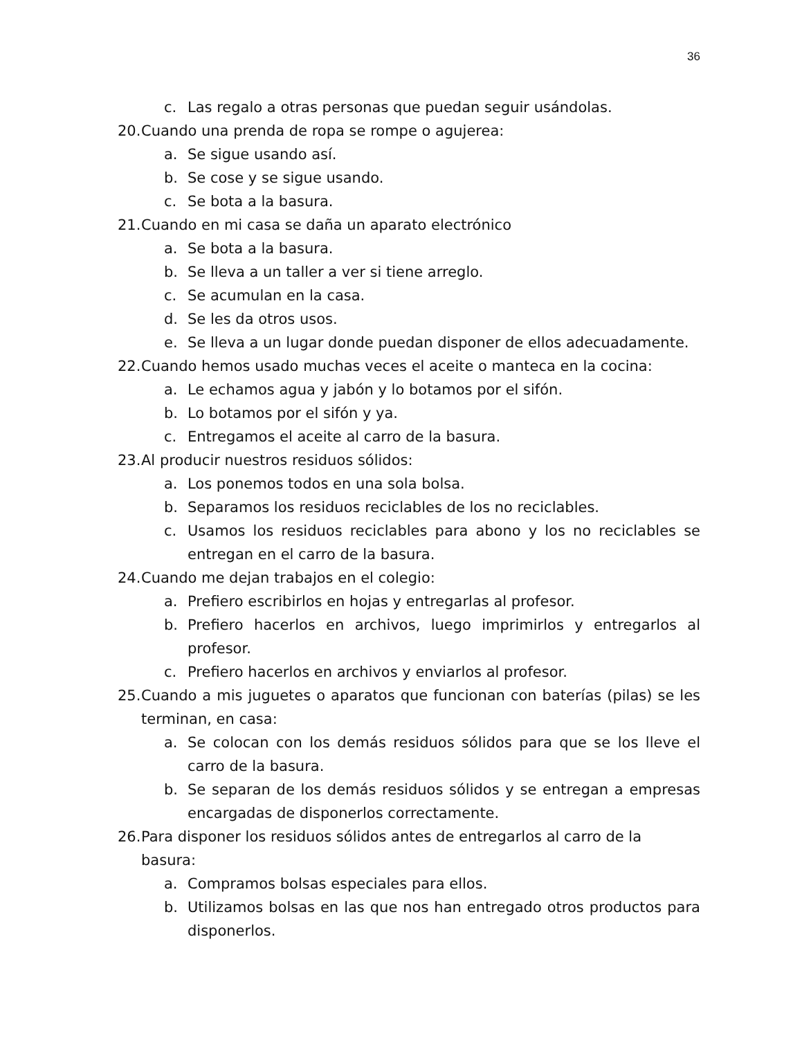36
c. Las regalo a otras personas que puedan seguir usándolas.
20. Cuando una prenda de ropa se rompe o agujerea:
a. Se sigue usando así.
b. Se cose y se sigue usando.
c. Se bota a la basura.
21. Cuando en mi casa se daña un aparato electrónico
a. Se bota a la basura.
b. Se lleva a un taller a ver si tiene arreglo.
c. Se acumulan en la casa.
d. Se les da otros usos.
e. Se lleva a un lugar donde puedan disponer de ellos adecuadamente.
22. Cuando hemos usado muchas veces el aceite o manteca en la cocina:
a. Le echamos agua y jabón y lo botamos por el sifón.
b. Lo botamos por el sifón y ya.
c. Entregamos el aceite al carro de la basura.
23. Al producir nuestros residuos sólidos:
a. Los ponemos todos en una sola bolsa.
b. Separamos los residuos reciclables de los no reciclables.
c. Usamos los residuos reciclables para abono y los no reciclables se entregan en el carro de la basura.
24. Cuando me dejan trabajos en el colegio:
a. Prefiero escribirlos en hojas y entregarlas al profesor.
b. Prefiero hacerlos en archivos, luego imprimirlos y entregarlos al profesor.
c. Prefiero hacerlos en archivos y enviarlos al profesor.
25. Cuando a mis juguetes o aparatos que funcionan con baterías (pilas) se les terminan, en casa:
a. Se colocan con los demás residuos sólidos para que se los lleve el carro de la basura.
b. Se separan de los demás residuos sólidos y se entregan a empresas encargadas de disponerlos correctamente.
26. Para disponer los residuos sólidos antes de entregarlos al carro de la basura:
a. Compramos bolsas especiales para ellos.
b. Utilizamos bolsas en las que nos han entregado otros productos para disponerlos.